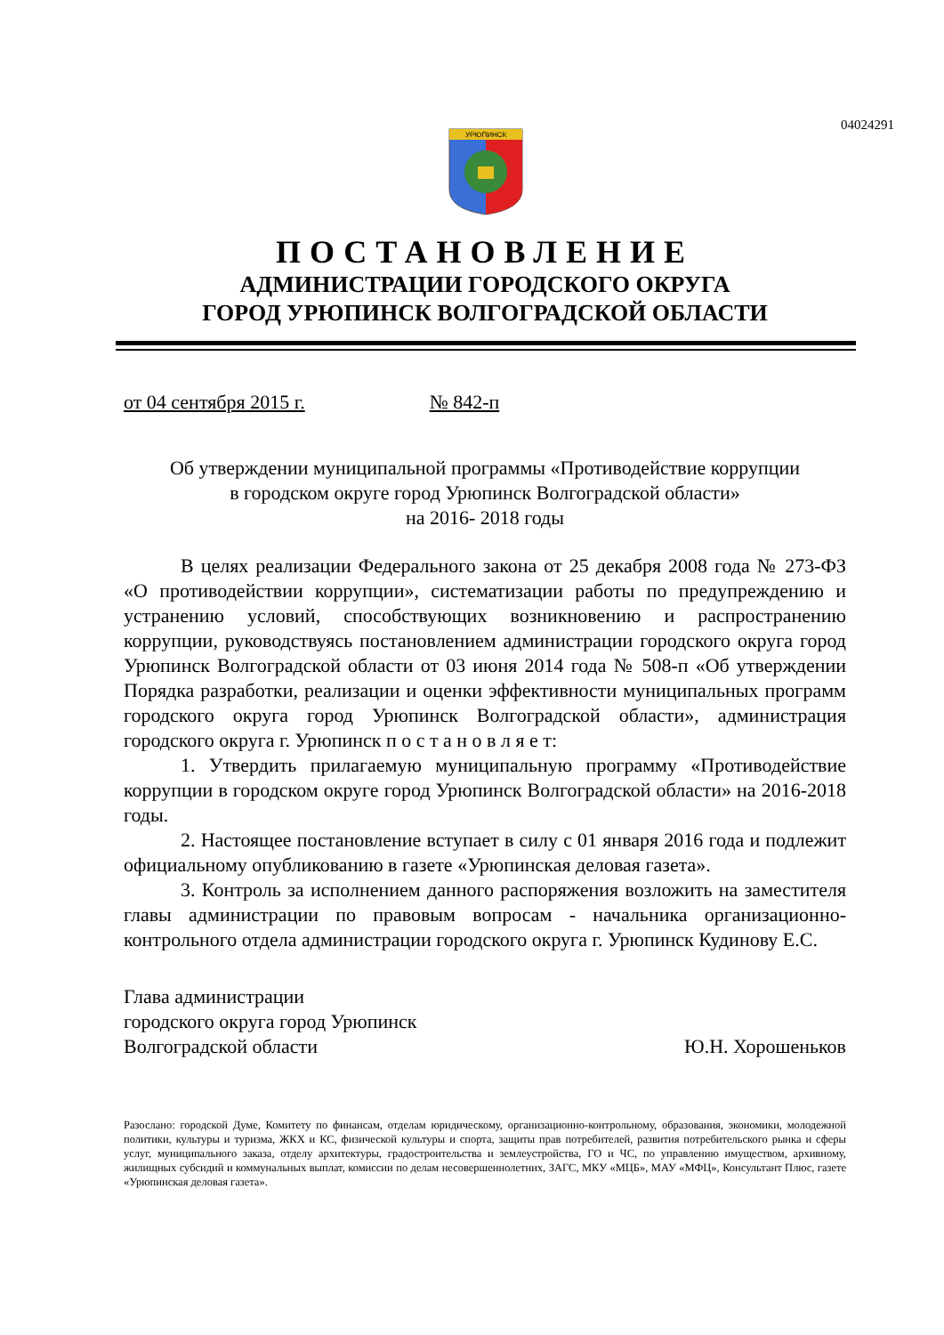04024291
УРЮПИНСК
ПОСТАНОВЛЕНИЕ
АДМИНИСТРАЦИИ ГОРОДСКОГО ОКРУГА
ГОРОД УРЮПИНСК ВОЛГОГРАДСКОЙ ОБЛАСТИ
от 04 сентября 2015 г. № 842-п
Об утверждении муниципальной программы «Противодействие коррупции
в городском округе город Урюпинск Волгоградской области»
на 2016- 2018 годы
В целях реализации Федерального закона от 25 декабря 2008 года № 273-ФЗ «О противодействии коррупции», систематизации работы по предупреждению и устранению условий, способствующих возникновению и распространению коррупции, руководствуясь постановлением администрации городского округа город Урюпинск Волгоградской области от 03 июня 2014 года № 508-п «Об утверждении Порядка разработки, реализации и оценки эффективности муниципальных программ городского округа город Урюпинск Волгоградской области», администрация городского округа г. Урюпинск п о с т а н о в л я е т:
1. Утвердить прилагаемую муниципальную программу «Противодействие коррупции в городском округе город Урюпинск Волгоградской области» на 2016-2018 годы.
2. Настоящее постановление вступает в силу с 01 января 2016 года и подлежит официальному опубликованию в газете «Урюпинская деловая газета».
3. Контроль за исполнением данного распоряжения возложить на заместителя главы администрации по правовым вопросам - начальника организационно-контрольного отдела администрации городского округа г. Урюпинск Кудинову Е.С.
Глава администрации
городского округа город Урюпинск
Волгоградской области Ю.Н. Хорошеньков
Разослано: городской Думе, Комитету по финансам, отделам юридическому, организационно-контрольному, образования, экономики, молодежной политики, культуры и туризма, ЖКХ и КС, физической культуры и спорта, защиты прав потребителей, развития потребительского рынка и сферы услуг, муниципального заказа, отделу архитектуры, градостроительства и землеустройства, ГО и ЧС, по управлению имуществом, архивному, жилищных субсидий и коммунальных выплат, комиссии по делам несовершеннолетних, ЗАГС, МКУ «МЦБ», МАУ «МФЦ», Консультант Плюс, газете «Урюпинская деловая газета».